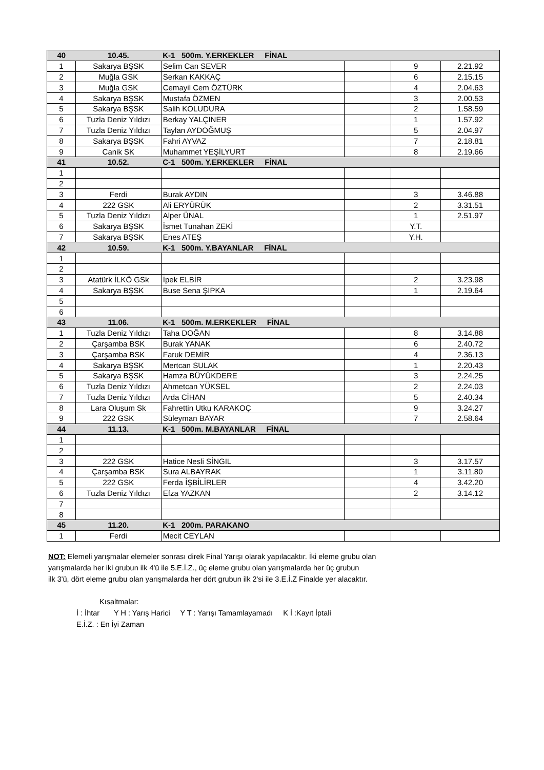| 40 | 10.45. | K-1 500m. Y.ERKEKLER FİNAL | | | |
| --- | --- | --- | --- | --- | --- |
| 1 | Sakarya BŞSK | Selim Can SEVER | | 9 | 2.21.92 |
| 2 | Muğla GSK | Serkan KAKKAÇ | | 6 | 2.15.15 |
| 3 | Muğla GSK | Cemayil Cem ÖZTÜRK | | 4 | 2.04.63 |
| 4 | Sakarya BŞSK | Mustafa ÖZMEN | | 3 | 2.00.53 |
| 5 | Sakarya BŞSK | Salih KOLUDURA | | 2 | 1.58.59 |
| 6 | Tuzla Deniz Yıldızı | Berkay YALÇINER | | 1 | 1.57.92 |
| 7 | Tuzla Deniz Yıldızı | Taylan AYDOĞMUŞ | | 5 | 2.04.97 |
| 8 | Sakarya BŞSK | Fahri AYVAZ | | 7 | 2.18.81 |
| 9 | Canik SK | Muhammet YEŞİLYURT | | 8 | 2.19.66 |
| 41 | 10.52. | C-1 500m. Y.ERKEKLER FİNAL | | | |
| 1 | | | | | |
| 2 | | | | | |
| 3 | Ferdi | Burak AYDIN | | 3 | 3.46.88 |
| 4 | 222 GSK | Ali ERYÜRÜK | | 2 | 3.31.51 |
| 5 | Tuzla Deniz Yıldızı | Alper ÜNAL | | 1 | 2.51.97 |
| 6 | Sakarya BŞSK | İsmet Tunahan ZEKİ | | Y.T. | |
| 7 | Sakarya BŞSK | Enes ATEŞ | | Y.H. | |
| 42 | 10.59. | K-1 500m. Y.BAYANLAR FİNAL | | | |
| 1 | | | | | |
| 2 | | | | | |
| 3 | Atatürk İLKÖ GSk | İpek ELBİR | | 2 | 3.23.98 |
| 4 | Sakarya BŞSK | Buse Sena ŞIPKA | | 1 | 2.19.64 |
| 5 | | | | | |
| 6 | | | | | |
| 43 | 11.06. | K-1 500m. M.ERKEKLER FİNAL | | | |
| 1 | Tuzla Deniz Yıldızı | Taha DOĞAN | | 8 | 3.14.88 |
| 2 | Çarşamba BSK | Burak YANAK | | 6 | 2.40.72 |
| 3 | Çarşamba BSK | Faruk DEMİR | | 4 | 2.36.13 |
| 4 | Sakarya BŞSK | Mertcan SULAK | | 1 | 2.20.43 |
| 5 | Sakarya BŞSK | Hamza BÜYÜKDERE | | 3 | 2.24.25 |
| 6 | Tuzla Deniz Yıldızı | Ahmetcan YÜKSEL | | 2 | 2.24.03 |
| 7 | Tuzla Deniz Yıldızı | Arda CİHAN | | 5 | 2.40.34 |
| 8 | Lara Oluşum Sk | Fahrettin Utku KARAKOÇ | | 9 | 3.24.27 |
| 9 | 222 GSK | Süleyman BAYAR | | 7 | 2.58.64 |
| 44 | 11.13. | K-1 500m. M.BAYANLAR FİNAL | | | |
| 1 | | | | | |
| 2 | | | | | |
| 3 | 222 GSK | Hatice Nesli SİNGIL | | 3 | 3.17.57 |
| 4 | Çarşamba BSK | Sura ALBAYRAK | | 1 | 3.11.80 |
| 5 | 222 GSK | Ferda İŞBİLİRLER | | 4 | 3.42.20 |
| 6 | Tuzla Deniz Yıldızı | Efza YAZKAN | | 2 | 3.14.12 |
| 7 | | | | | |
| 8 | | | | | |
| 45 | 11.20. | K-1 200m. PARAKANO | | | |
| 1 | Ferdi | Mecit CEYLAN | | | |
NOT: Elemeli yarışmalar elemeler sonrası direk Final Yarışı olarak yapılacaktır. İki eleme grubu olan
yarışmalarda her iki grubun ilk 4'ü ile 5.E.İ.Z., üç eleme grubu olan yarışmalarda her üç grubun
ilk 3'ü, dört eleme grubu olan yarışmalarda her dört grubun ilk 2'si ile 3.E.İ.Z Finalde yer alacaktır.
Kısaltmalar:
İ : İhtar Y H : Yarış Harici Y T : Yarışı Tamamlayamadı K İ :Kayıt İptali
E.İ.Z. : En İyi Zaman